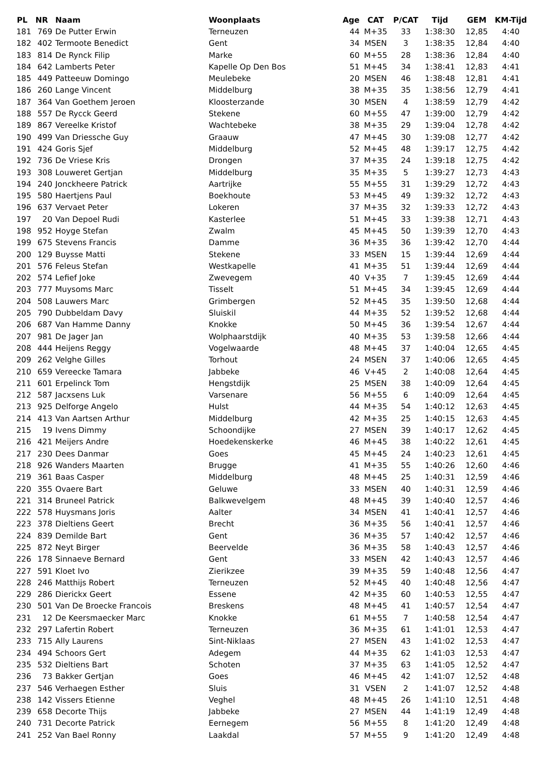| PL | NR | Naam | Woonplaats | Age | CAT | P/CAT | Tijd | GEM | KM-Tijd |
| --- | --- | --- | --- | --- | --- | --- | --- | --- | --- |
| 181 | 769 | De Putter Erwin | Terneuzen | 44 | M+35 | 33 | 1:38:30 | 12,85 | 4:40 |
| 182 | 402 | Termoote Benedict | Gent | 34 | MSEN | 3 | 1:38:35 | 12,84 | 4:40 |
| 183 | 814 | De Rynck Filip | Marke | 60 | M+55 | 28 | 1:38:36 | 12,84 | 4:40 |
| 184 | 642 | Lamberts Peter | Kapelle Op Den Bos | 51 | M+45 | 34 | 1:38:41 | 12,83 | 4:41 |
| 185 | 449 | Patteeuw Domingo | Meulebeke | 20 | MSEN | 46 | 1:38:48 | 12,81 | 4:41 |
| 186 | 260 | Lange Vincent | Middelburg | 38 | M+35 | 35 | 1:38:56 | 12,79 | 4:41 |
| 187 | 364 | Van Goethem Jeroen | Kloosterzande | 30 | MSEN | 4 | 1:38:59 | 12,79 | 4:42 |
| 188 | 557 | De Rycck Geerd | Stekene | 60 | M+55 | 47 | 1:39:00 | 12,79 | 4:42 |
| 189 | 867 | Vereelke Kristof | Wachtebeke | 38 | M+35 | 29 | 1:39:04 | 12,78 | 4:42 |
| 190 | 499 | Van Driessche Guy | Graauw | 47 | M+45 | 30 | 1:39:08 | 12,77 | 4:42 |
| 191 | 424 | Goris Sjef | Middelburg | 52 | M+45 | 48 | 1:39:17 | 12,75 | 4:42 |
| 192 | 736 | De Vriese Kris | Drongen | 37 | M+35 | 24 | 1:39:18 | 12,75 | 4:42 |
| 193 | 308 | Louweret Gertjan | Middelburg | 35 | M+35 | 5 | 1:39:27 | 12,73 | 4:43 |
| 194 | 240 | Jonckheere Patrick | Aartrijke | 55 | M+55 | 31 | 1:39:29 | 12,72 | 4:43 |
| 195 | 580 | Haertjens Paul | Boekhoute | 53 | M+45 | 49 | 1:39:32 | 12,72 | 4:43 |
| 196 | 637 | Vervaet Peter | Lokeren | 37 | M+35 | 32 | 1:39:33 | 12,72 | 4:43 |
| 197 | 20 | Van Depoel Rudi | Kasterlee | 51 | M+45 | 33 | 1:39:38 | 12,71 | 4:43 |
| 198 | 952 | Hoyge Stefan | Zwalm | 45 | M+45 | 50 | 1:39:39 | 12,70 | 4:43 |
| 199 | 675 | Stevens Francis | Damme | 36 | M+35 | 36 | 1:39:42 | 12,70 | 4:44 |
| 200 | 129 | Buysse Matti | Stekene | 33 | MSEN | 15 | 1:39:44 | 12,69 | 4:44 |
| 201 | 576 | Feleus Stefan | Westkapelle | 41 | M+35 | 51 | 1:39:44 | 12,69 | 4:44 |
| 202 | 574 | Lefief Joke | Zwevegem | 40 | V+35 | 7 | 1:39:45 | 12,69 | 4:44 |
| 203 | 777 | Muysoms Marc | Tisselt | 51 | M+45 | 34 | 1:39:45 | 12,69 | 4:44 |
| 204 | 508 | Lauwers Marc | Grimbergen | 52 | M+45 | 35 | 1:39:50 | 12,68 | 4:44 |
| 205 | 790 | Dubbeldam Davy | Sluiskil | 44 | M+35 | 52 | 1:39:52 | 12,68 | 4:44 |
| 206 | 687 | Van Hamme Danny | Knokke | 50 | M+45 | 36 | 1:39:54 | 12,67 | 4:44 |
| 207 | 981 | De Jager Jan | Wolphaarstdijk | 40 | M+35 | 53 | 1:39:58 | 12,66 | 4:44 |
| 208 | 444 | Heijens Reggy | Vogelwaarde | 48 | M+45 | 37 | 1:40:04 | 12,65 | 4:45 |
| 209 | 262 | Velghe Gilles | Torhout | 24 | MSEN | 37 | 1:40:06 | 12,65 | 4:45 |
| 210 | 659 | Vereecke Tamara | Jabbeke | 46 | V+45 | 2 | 1:40:08 | 12,64 | 4:45 |
| 211 | 601 | Erpelinck Tom | Hengstdijk | 25 | MSEN | 38 | 1:40:09 | 12,64 | 4:45 |
| 212 | 587 | Jacxsens Luk | Varsenare | 56 | M+55 | 6 | 1:40:09 | 12,64 | 4:45 |
| 213 | 925 | Delforge Angelo | Hulst | 44 | M+35 | 54 | 1:40:12 | 12,63 | 4:45 |
| 214 | 413 | Van Aartsen Arthur | Middelburg | 42 | M+35 | 25 | 1:40:15 | 12,63 | 4:45 |
| 215 | 19 | Ivens Dimmy | Schoondijke | 27 | MSEN | 39 | 1:40:17 | 12,62 | 4:45 |
| 216 | 421 | Meijers Andre | Hoedekenskerke | 46 | M+45 | 38 | 1:40:22 | 12,61 | 4:45 |
| 217 | 230 | Dees Danmar | Goes | 45 | M+45 | 24 | 1:40:23 | 12,61 | 4:45 |
| 218 | 926 | Wanders Maarten | Brugge | 41 | M+35 | 55 | 1:40:26 | 12,60 | 4:46 |
| 219 | 361 | Baas Casper | Middelburg | 48 | M+45 | 25 | 1:40:31 | 12,59 | 4:46 |
| 220 | 355 | Ovaere Bart | Geluwe | 33 | MSEN | 40 | 1:40:31 | 12,59 | 4:46 |
| 221 | 314 | Bruneel Patrick | Balkwevelgem | 48 | M+45 | 39 | 1:40:40 | 12,57 | 4:46 |
| 222 | 578 | Huysmans Joris | Aalter | 34 | MSEN | 41 | 1:40:41 | 12,57 | 4:46 |
| 223 | 378 | Dieltiens Geert | Brecht | 36 | M+35 | 56 | 1:40:41 | 12,57 | 4:46 |
| 224 | 839 | Demilde Bart | Gent | 36 | M+35 | 57 | 1:40:42 | 12,57 | 4:46 |
| 225 | 872 | Neyt Birger | Beervelde | 36 | M+35 | 58 | 1:40:43 | 12,57 | 4:46 |
| 226 | 178 | Sinnaeve Bernard | Gent | 33 | MSEN | 42 | 1:40:43 | 12,57 | 4:46 |
| 227 | 591 | Kloet Ivo | Zierikzee | 39 | M+35 | 59 | 1:40:48 | 12,56 | 4:47 |
| 228 | 246 | Matthijs Robert | Terneuzen | 52 | M+45 | 40 | 1:40:48 | 12,56 | 4:47 |
| 229 | 286 | Dierickx Geert | Essene | 42 | M+35 | 60 | 1:40:53 | 12,55 | 4:47 |
| 230 | 501 | Van De Broecke Francois | Breskens | 48 | M+45 | 41 | 1:40:57 | 12,54 | 4:47 |
| 231 | 12 | De Keersmaecker Marc | Knokke | 61 | M+55 | 7 | 1:40:58 | 12,54 | 4:47 |
| 232 | 297 | Lafertin Robert | Terneuzen | 36 | M+35 | 61 | 1:41:01 | 12,53 | 4:47 |
| 233 | 715 | Ally Laurens | Sint-Niklaas | 27 | MSEN | 43 | 1:41:02 | 12,53 | 4:47 |
| 234 | 494 | Schoors Gert | Adegem | 44 | M+35 | 62 | 1:41:03 | 12,53 | 4:47 |
| 235 | 532 | Dieltiens Bart | Schoten | 37 | M+35 | 63 | 1:41:05 | 12,52 | 4:47 |
| 236 | 73 | Bakker Gertjan | Goes | 46 | M+45 | 42 | 1:41:07 | 12,52 | 4:48 |
| 237 | 546 | Verhaegen Esther | Sluis | 31 | VSEN | 2 | 1:41:07 | 12,52 | 4:48 |
| 238 | 142 | Vissers Etienne | Veghel | 48 | M+45 | 26 | 1:41:10 | 12,51 | 4:48 |
| 239 | 658 | Decorte Thijs | Jabbeke | 27 | MSEN | 44 | 1:41:19 | 12,49 | 4:48 |
| 240 | 731 | Decorte Patrick | Eernegem | 56 | M+55 | 8 | 1:41:20 | 12,49 | 4:48 |
| 241 | 252 | Van Bael Ronny | Laakdal | 57 | M+55 | 9 | 1:41:20 | 12,49 | 4:48 |